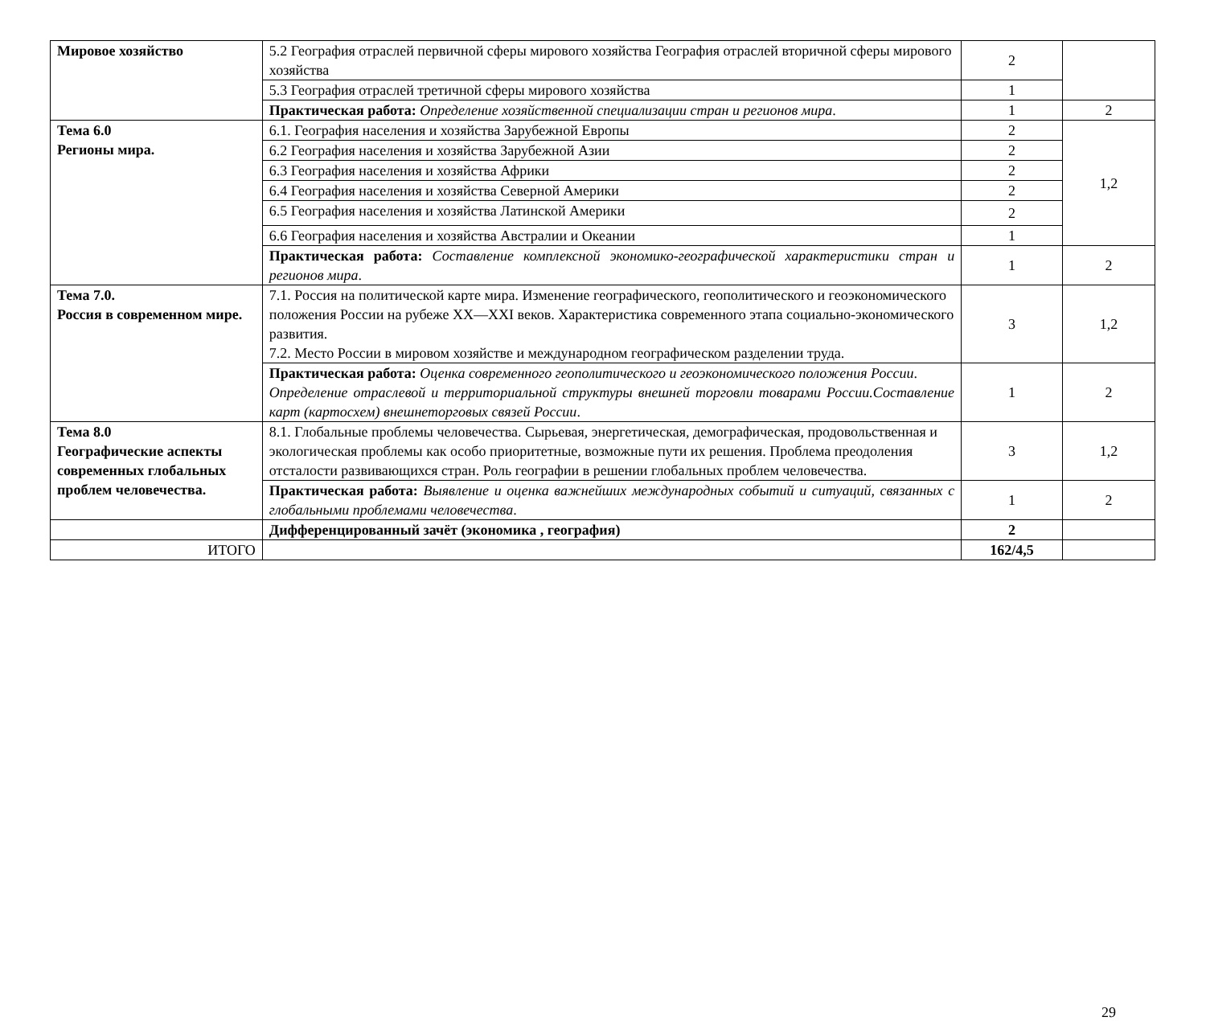| Мировое хозяйство | 5.2 География отраслей первичной сферы мирового хозяйства География отраслей вторичной сферы мирового хозяйства | 2 | |
| | 5.3 География отраслей третичной сферы мирового хозяйства | 1 | |
| | Практическая работа: Определение хозяйственной специализации стран и регионов мира . | 1 | 2 |
| Тема 6.0 Регионы мира. | 6.1. География населения и хозяйства Зарубежной Европы | 2 | 1,2 |
| | 6.2 География населения и хозяйства Зарубежной Азии | 2 | |
| | 6.3 География населения и хозяйства Африки | 2 | |
| | 6.4 География населения и хозяйства Северной Америки | 2 | |
| | 6.5 География населения и хозяйства Латинской Америки | 2 | |
| | 6.6 География населения и хозяйства Австралии и Океании | 1 | |
| | Практическая работа: Составление комплексной экономико-географической характеристики стран и регионов мира . | 1 | 2 |
| Тема 7.0. Россия в современном мире. | 7.1. Россия на политической карте мира. Изменение географического, геополитического и геоэкономического положения России на рубеже XX—XXI веков. Характеристика современного этапа социально-экономического развития. 7.2. Место России в мировом хозяйстве и международном географическом разделении труда. | 3 | 1,2 |
| | Практическая работа: Оценка современного геополитического и геоэкономического положения России . Определение отраслевой и территориальной структуры внешней торговли товарами России.Составление карт (картосхем) внешнеторговых связей России . | 1 | 2 |
| Тема 8.0 Географические аспекты современных глобальных проблем человечества. | 8.1. Глобальные проблемы человечества. Сырьевая, энергетическая, демографическая, продовольственная и экологическая проблемы как особо приоритетные, возможные пути их решения. Проблема преодоления отсталости развивающихся стран. Роль географии в решении глобальных проблем человечества. | 3 | 1,2 |
| | Практическая работа: Выявление и оценка важнейших международных событий и ситуаций, связанных с глобальными проблемами человечества . | 1 | 2 |
| | Дифференцированный зачёт (экономика , география) | 2 | |
| ИТОГО | | 162/4,5 | |
29